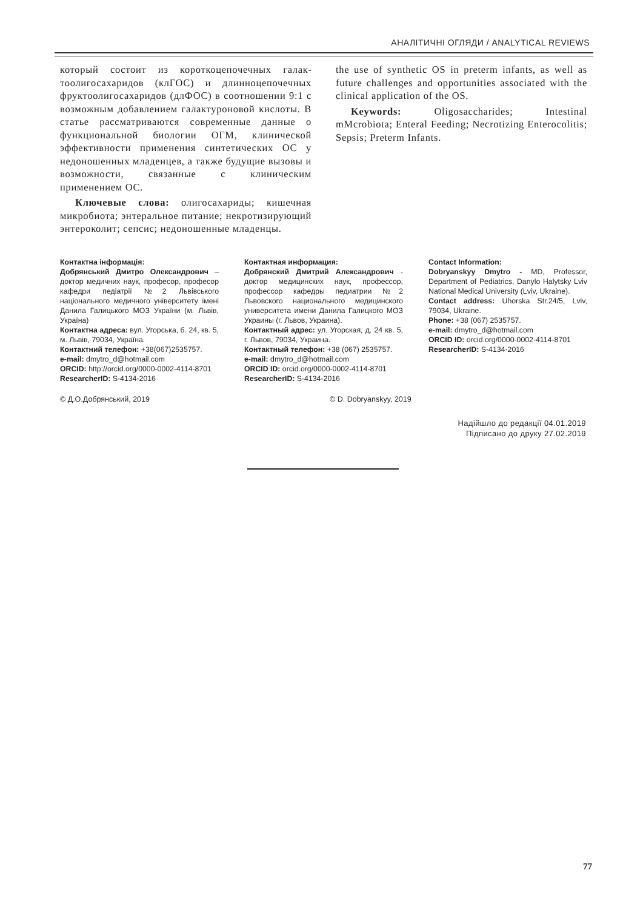АНАЛІТИЧНІ ОГЛЯДИ / ANALYTICAL REVIEWS
который состоит из короткоцепочечных галак­тоолигосахаридов (клГОС) и длинноцепочечных фруктоолигосахаридов (длФОС) в соотношении 9:1 с возможным добавлением галактуроновой кислоты. В статье рассматриваются современные данные о функциональной биологии ОГМ, клини­ческой эффективности применения синтетических ОС у недоношенных младенцев, а также будущие вызовы и возможности, связанные с клиническим применением ОС.
Ключевые слова: олигосахариды; кишеч­ная микробиота; энтеральное питание; некроти­зирующий энтероколит; сепсис; недоношенные младенцы.
the use of synthetic OS in preterm infants, as well as future challenges and opportunities associated with the clinical application of the OS.
Keywords: Oligosaccharides; Intestinal mMcrobiota; Enteral Feeding; Necrotizing Enterocolitis; Sepsis; Preterm Infants.
Контактна інформація:
Добрянський Дмитро Олександрович – доктор медичних наук, професор, про­фесор кафедри педіатрії №2 Львівського національного медичного університету імені Данила Галицького МОЗ України (м. Львів, Україна)
Контактна адреса: вул. Угорська, б. 24, кв. 5, м. Львів, 79034, Україна.
Контактний телефон: +38(067)2535757.
e-mail: dmytro_d@hotmail.com
ORCID: http://orcid.org/0000-0002-4114-8701
ResearcherID: S-4134-2016
Контактная информация:
Добрянский Дмитрий Александрович - доктор медицинских наук, профессор, профессор кафедры педиатрии №2 Львовского национального медицинского университета имени Данила Галицкого МОЗ Украины (г. Львов, Украина).
Контактный адрес: ул. Угорская, д. 24 кв. 5, г. Львов, 79034, Украина.
Контактный телефон: +38 (067) 2535757.
e-mail: dmytro_d@hotmail.com
ORCID ID: orcid.org/0000-0002-4114-8701
ResearcherID: S-4134-2016
Contact Information:
Dobryanskyy Dmytro - MD, Professor, Department of Pediatrics, Danylo Halytsky Lviv National Medical University (Lviv, Ukraine).
Contact address: Uhorska Str.24/5, Lviv, 79034, Ukraine.
Phone: +38 (067) 2535757.
e-mail: dmytro_d@hotmail.com
ORCID ID: orcid.org/0000-0002-4114-8701
ResearcherID: S-4134-2016
© Д.О.Добрянський, 2019 © D. Dobryanskyy, 2019
Надійшло до редакції 04.01.2019
Підписано до друку 27.02.2019
77